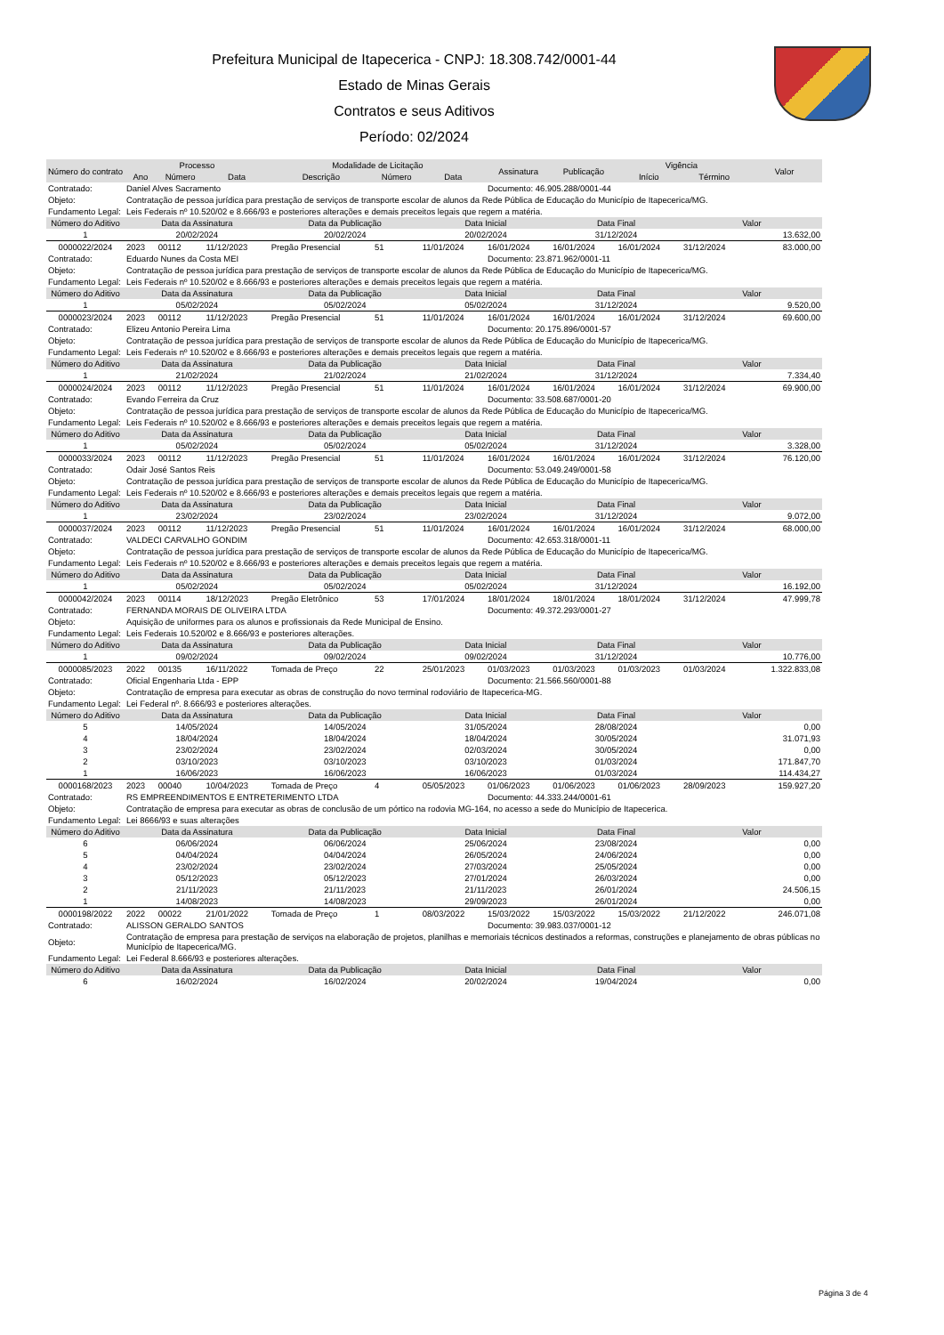Prefeitura Municipal de Itapecerica - CNPJ: 18.308.742/0001-44
Estado de Minas Gerais
Contratos e seus Aditivos
Período: 02/2024
| Número do contrato | Processo | | | Modalidade de Licitação | | | Assinatura | Publicação | Vigência | | Valor |
| --- | --- | --- | --- | --- | --- | --- | --- | --- | --- | --- | --- |
| | Ano | Número | Data | Descrição | Número | Data | | | Início | Término | |
| Contratado: | Daniel Alves Sacramento | | | | | | Documento: 46.905.288/0001-44 | | | | |
| Objeto: | Contratação de pessoa jurídica para prestação de serviços de transporte escolar de alunos da Rede Pública de Educação do Município de Itapecerica/MG. | | | | | | | | | | |
| Fundamento Legal: | Leis Federais nº 10.520/02 e 8.666/93 e posteriores alterações e demais preceitos legais que regem a matéria. | | | | | | | | | | |
| Número do Aditivo | Data da Assinatura | | | Data da Publicação | | Data Inicial | | Data Final | | Valor | |
| 1 | 20/02/2024 | | | 20/02/2024 | | 20/02/2024 | | 31/12/2024 | | 13.632,00 | |
| 0000022/2024 | 2023 | 00112 | 11/12/2023 | Pregão Presencial | 51 | 11/01/2024 | 16/01/2024 | 16/01/2024 | 16/01/2024 | 31/12/2024 | 83.000,00 |
| Contratado: | Eduardo Nunes da Costa MEI | | | | | | Documento: 23.871.962/0001-11 | | | | |
| Objeto: | Contratação de pessoa jurídica para prestação de serviços de transporte escolar de alunos da Rede Pública de Educação do Município de Itapecerica/MG. | | | | | | | | | | |
| Fundamento Legal: | Leis Federais nº 10.520/02 e 8.666/93 e posteriores alterações e demais preceitos legais que regem a matéria. | | | | | | | | | | |
| Número do Aditivo | Data da Assinatura | | | Data da Publicação | | Data Inicial | | Data Final | | Valor | |
| 1 | 05/02/2024 | | | 05/02/2024 | | 05/02/2024 | | 31/12/2024 | | 9.520,00 | |
| 0000023/2024 | 2023 | 00112 | 11/12/2023 | Pregão Presencial | 51 | 11/01/2024 | 16/01/2024 | 16/01/2024 | 16/01/2024 | 31/12/2024 | 69.600,00 |
| Contratado: | Elizeu Antonio Pereira Lima | | | | | | Documento: 20.175.896/0001-57 | | | | |
| Objeto: | Contratação de pessoa jurídica para prestação de serviços de transporte escolar de alunos da Rede Pública de Educação do Município de Itapecerica/MG. | | | | | | | | | | |
| Fundamento Legal: | Leis Federais nº 10.520/02 e 8.666/93 e posteriores alterações e demais preceitos legais que regem a matéria. | | | | | | | | | | |
| Número do Aditivo | Data da Assinatura | | | Data da Publicação | | Data Inicial | | Data Final | | Valor | |
| 1 | 21/02/2024 | | | 21/02/2024 | | 21/02/2024 | | 31/12/2024 | | 7.334,40 | |
| 0000024/2024 | 2023 | 00112 | 11/12/2023 | Pregão Presencial | 51 | 11/01/2024 | 16/01/2024 | 16/01/2024 | 16/01/2024 | 31/12/2024 | 69.900,00 |
| Contratado: | Evando Ferreira da Cruz | | | | | | Documento: 33.508.687/0001-20 | | | | |
| Objeto: | Contratação de pessoa jurídica para prestação de serviços de transporte escolar de alunos da Rede Pública de Educação do Município de Itapecerica/MG. | | | | | | | | | | |
| Fundamento Legal: | Leis Federais nº 10.520/02 e 8.666/93 e posteriores alterações e demais preceitos legais que regem a matéria. | | | | | | | | | | |
| Número do Aditivo | Data da Assinatura | | | Data da Publicação | | Data Inicial | | Data Final | | Valor | |
| 1 | 05/02/2024 | | | 05/02/2024 | | 05/02/2024 | | 31/12/2024 | | 3.328,00 | |
| 0000033/2024 | 2023 | 00112 | 11/12/2023 | Pregão Presencial | 51 | 11/01/2024 | 16/01/2024 | 16/01/2024 | 16/01/2024 | 31/12/2024 | 76.120,00 |
| Contratado: | Odair José Santos Reis | | | | | | Documento: 53.049.249/0001-58 | | | | |
| Objeto: | Contratação de pessoa jurídica para prestação de serviços de transporte escolar de alunos da Rede Pública de Educação do Município de Itapecerica/MG. | | | | | | | | | | |
| Fundamento Legal: | Leis Federais nº 10.520/02 e 8.666/93 e posteriores alterações e demais preceitos legais que regem a matéria. | | | | | | | | | | |
| Número do Aditivo | Data da Assinatura | | | Data da Publicação | | Data Inicial | | Data Final | | Valor | |
| 1 | 23/02/2024 | | | 23/02/2024 | | 23/02/2024 | | 31/12/2024 | | 9.072,00 | |
| 0000037/2024 | 2023 | 00112 | 11/12/2023 | Pregão Presencial | 51 | 11/01/2024 | 16/01/2024 | 16/01/2024 | 16/01/2024 | 31/12/2024 | 68.000,00 |
| Contratado: | VALDECI CARVALHO GONDIM | | | | | | Documento: 42.653.318/0001-11 | | | | |
| Objeto: | Contratação de pessoa jurídica para prestação de serviços de transporte escolar de alunos da Rede Pública de Educação do Município de Itapecerica/MG. | | | | | | | | | | |
| Fundamento Legal: | Leis Federais nº 10.520/02 e 8.666/93 e posteriores alterações e demais preceitos legais que regem a matéria. | | | | | | | | | | |
| Número do Aditivo | Data da Assinatura | | | Data da Publicação | | Data Inicial | | Data Final | | Valor | |
| 1 | 05/02/2024 | | | 05/02/2024 | | 05/02/2024 | | 31/12/2024 | | 16.192,00 | |
| 0000042/2024 | 2023 | 00114 | 18/12/2023 | Pregão Eletrônico | 53 | 17/01/2024 | 18/01/2024 | 18/01/2024 | 18/01/2024 | 31/12/2024 | 47.999,78 |
| Contratado: | FERNANDA MORAIS DE OLIVEIRA LTDA | | | | | | Documento: 49.372.293/0001-27 | | | | |
| Objeto: | Aquisição de uniformes para os alunos e profissionais da Rede Municipal de Ensino. | | | | | | | | | | |
| Fundamento Legal: | Leis Federais 10.520/02 e 8.666/93 e posteriores alterações. | | | | | | | | | | |
| Número do Aditivo | Data da Assinatura | | | Data da Publicação | | Data Inicial | | Data Final | | Valor | |
| 1 | 09/02/2024 | | | 09/02/2024 | | 09/02/2024 | | 31/12/2024 | | 10.776,00 | |
| 0000085/2023 | 2022 | 00135 | 16/11/2022 | Tomada de Preço | 22 | 25/01/2023 | 01/03/2023 | 01/03/2023 | 01/03/2023 | 01/03/2024 | 1.322.833,08 |
| Contratado: | Oficial Engenharia Ltda - EPP | | | | | | Documento: 21.566.560/0001-88 | | | | |
| Objeto: | Contratação de empresa para executar as obras de construção do novo terminal rodoviário de Itapecerica-MG. | | | | | | | | | | |
| Fundamento Legal: | Lei Federal nº. 8.666/93 e posteriores alterações. | | | | | | | | | | |
| Número do Aditivo | Data da Assinatura | | | Data da Publicação | | Data Inicial | | Data Final | | Valor | |
| 5 | 14/05/2024 | | | 14/05/2024 | | 31/05/2024 | | 28/08/2024 | | 0,00 | |
| 4 | 18/04/2024 | | | 18/04/2024 | | 18/04/2024 | | 30/05/2024 | | 31.071,93 | |
| 3 | 23/02/2024 | | | 23/02/2024 | | 02/03/2024 | | 30/05/2024 | | 0,00 | |
| 2 | 03/10/2023 | | | 03/10/2023 | | 03/10/2023 | | 01/03/2024 | | 171.847,70 | |
| 1 | 16/06/2023 | | | 16/06/2023 | | 16/06/2023 | | 01/03/2024 | | 114.434,27 | |
| 0000168/2023 | 2023 | 00040 | 10/04/2023 | Tomada de Preço | 4 | 05/05/2023 | 01/06/2023 | 01/06/2023 | 01/06/2023 | 28/09/2023 | 159.927,20 |
| Contratado: | RS EMPREENDIMENTOS E ENTRETERIMENTO LTDA | | | | | | Documento: 44.333.244/0001-61 | | | | |
| Objeto: | Contratação de empresa para executar as obras de conclusão de um pórtico na rodovia MG-164, no acesso a sede do Município de Itapecerica. | | | | | | | | | | |
| Fundamento Legal: | Lei 8666/93 e suas alterações | | | | | | | | | | |
| Número do Aditivo | Data da Assinatura | | | Data da Publicação | | Data Inicial | | Data Final | | Valor | |
| 6 | 06/06/2024 | | | 06/06/2024 | | 25/06/2024 | | 23/08/2024 | | 0,00 | |
| 5 | 04/04/2024 | | | 04/04/2024 | | 26/05/2024 | | 24/06/2024 | | 0,00 | |
| 4 | 23/02/2024 | | | 23/02/2024 | | 27/03/2024 | | 25/05/2024 | | 0,00 | |
| 3 | 05/12/2023 | | | 05/12/2023 | | 27/01/2024 | | 26/03/2024 | | 0,00 | |
| 2 | 21/11/2023 | | | 21/11/2023 | | 21/11/2023 | | 26/01/2024 | | 24.506,15 | |
| 1 | 14/08/2023 | | | 14/08/2023 | | 29/09/2023 | | 26/01/2024 | | 0,00 | |
| 0000198/2022 | 2022 | 00022 | 21/01/2022 | Tomada de Preço | 1 | 08/03/2022 | 15/03/2022 | 15/03/2022 | 15/03/2022 | 21/12/2022 | 246.071,08 |
| Contratado: | ALISSON GERALDO SANTOS | | | | | | Documento: 39.983.037/0001-12 | | | | |
| Objeto: | Contratação de empresa para prestação de serviços na elaboração de projetos, planilhas e memoriais técnicos destinados a reformas, construções e planejamento de obras públicas no Município de Itapecerica/MG. | | | | | | | | | | |
| Fundamento Legal: | Lei Federal 8.666/93 e posteriores alterações. | | | | | | | | | | |
| Número do Aditivo | Data da Assinatura | | | Data da Publicação | | Data Inicial | | Data Final | | Valor | |
| 6 | 16/02/2024 | | | 16/02/2024 | | 20/02/2024 | | 19/04/2024 | | 0,00 | |
Página 3 de 4